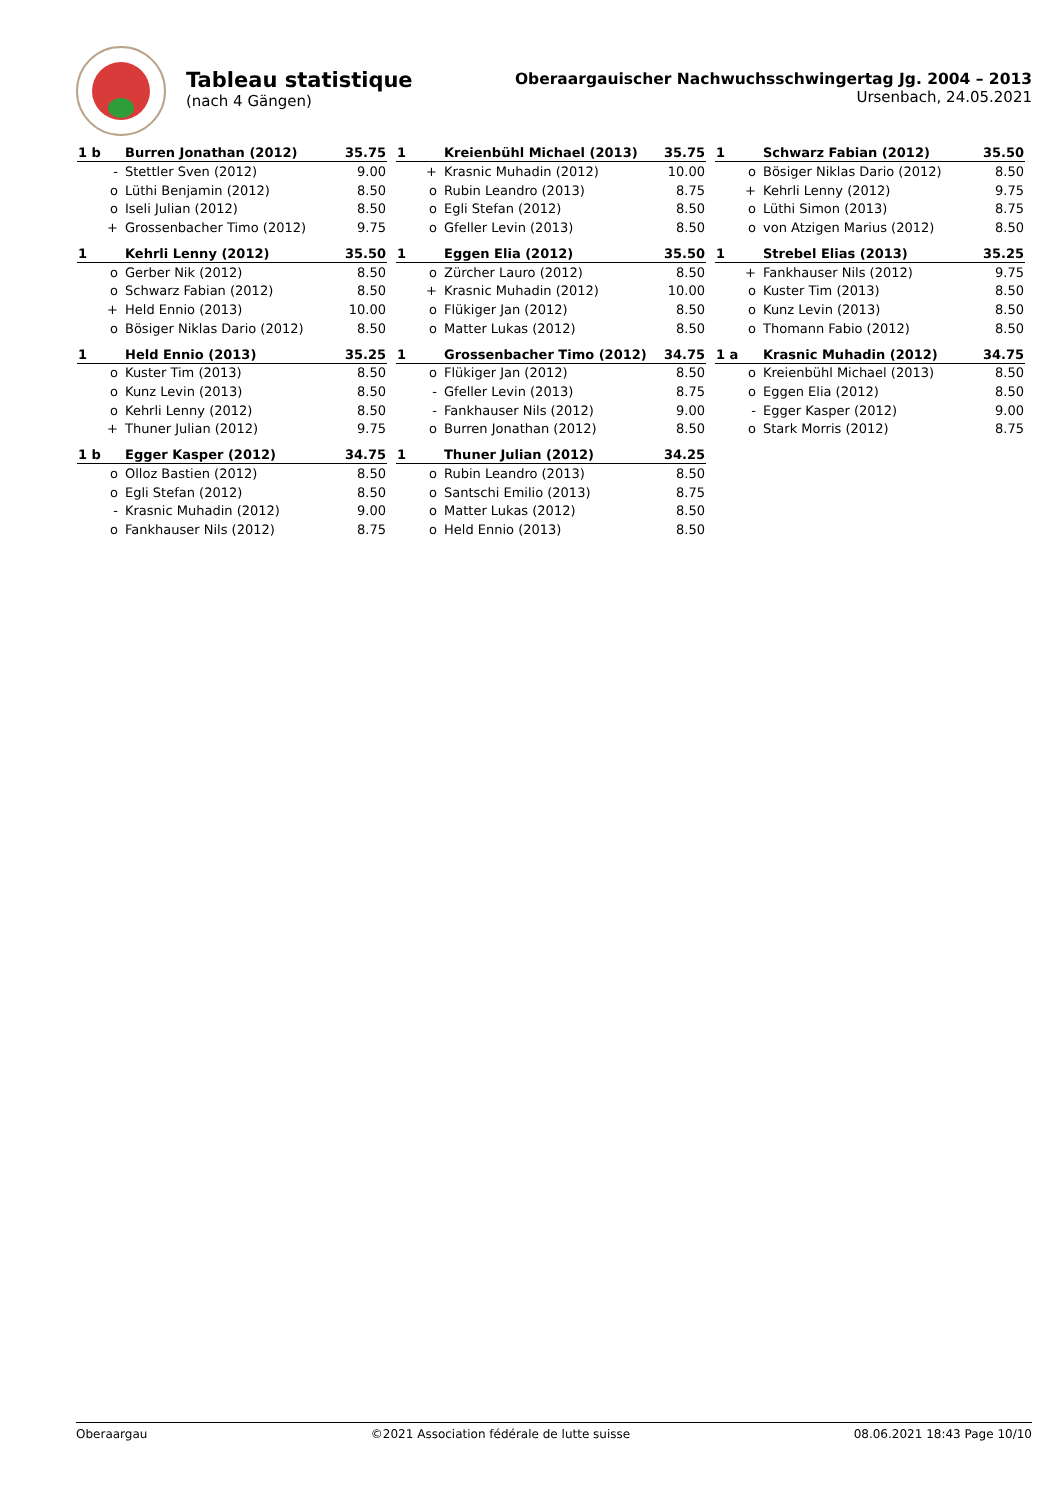Tableau statistique
(nach 4 Gängen)
Oberaargauischer Nachwuchsschwingertag Jg. 2004 – 2013
Ursenbach, 24.05.2021
| 1 b | Burren Jonathan (2012) | 35.75 |
| --- | --- | --- |
| - | Stettler Sven (2012) | 9.00 |
| o | Lüthi Benjamin (2012) | 8.50 |
| o | Iseli Julian (2012) | 8.50 |
| + | Grossenbacher Timo (2012) | 9.75 |
| 1 | Kreienbühl Michael (2013) | 35.75 |
| --- | --- | --- |
| + | Krasnic Muhadin (2012) | 10.00 |
| o | Rubin Leandro (2013) | 8.75 |
| o | Egli Stefan (2012) | 8.50 |
| o | Gfeller Levin (2013) | 8.50 |
| 1 | Schwarz Fabian (2012) | 35.50 |
| --- | --- | --- |
| o | Bösiger Niklas Dario (2012) | 8.50 |
| + | Kehrli Lenny (2012) | 9.75 |
| o | Lüthi Simon (2013) | 8.75 |
| o | von Atzigen Marius (2012) | 8.50 |
| 1 | Kehrli Lenny (2012) | 35.50 |
| --- | --- | --- |
| o | Gerber Nik (2012) | 8.50 |
| o | Schwarz Fabian (2012) | 8.50 |
| + | Held Ennio (2013) | 10.00 |
| o | Bösiger Niklas Dario (2012) | 8.50 |
| 1 | Eggen Elia (2012) | 35.50 |
| --- | --- | --- |
| o | Zürcher Lauro (2012) | 8.50 |
| + | Krasnic Muhadin (2012) | 10.00 |
| o | Flükiger Jan (2012) | 8.50 |
| o | Matter Lukas (2012) | 8.50 |
| 1 | Strebel Elias (2013) | 35.25 |
| --- | --- | --- |
| + | Fankhauser Nils (2012) | 9.75 |
| o | Kuster Tim (2013) | 8.50 |
| o | Kunz Levin (2013) | 8.50 |
| o | Thomann Fabio (2012) | 8.50 |
| 1 | Held Ennio (2013) | 35.25 |
| --- | --- | --- |
| o | Kuster Tim (2013) | 8.50 |
| o | Kunz Levin (2013) | 8.50 |
| o | Kehrli Lenny (2012) | 8.50 |
| + | Thuner Julian (2012) | 9.75 |
| 1 | Grossenbacher Timo (2012) | 34.75 |
| --- | --- | --- |
| o | Flükiger Jan (2012) | 8.50 |
| - | Gfeller Levin (2013) | 8.75 |
| - | Fankhauser Nils (2012) | 9.00 |
| o | Burren Jonathan (2012) | 8.50 |
| 1 a | Krasnic Muhadin (2012) | 34.75 |
| --- | --- | --- |
| o | Kreienbühl Michael (2013) | 8.50 |
| o | Eggen Elia (2012) | 8.50 |
| - | Egger Kasper (2012) | 9.00 |
| o | Stark Morris (2012) | 8.75 |
| 1 b | Egger Kasper (2012) | 34.75 |
| --- | --- | --- |
| o | Olloz Bastien (2012) | 8.50 |
| o | Egli Stefan (2012) | 8.50 |
| - | Krasnic Muhadin (2012) | 9.00 |
| o | Fankhauser Nils (2012) | 8.75 |
| 1 | Thuner Julian (2012) | 34.25 |
| --- | --- | --- |
| o | Rubin Leandro (2013) | 8.50 |
| o | Santschi Emilio (2013) | 8.75 |
| o | Matter Lukas (2012) | 8.50 |
| o | Held Ennio (2013) | 8.50 |
Oberaargau ©2021 Association fédérale de lutte suisse 08.06.2021 18:43 Page 10/10